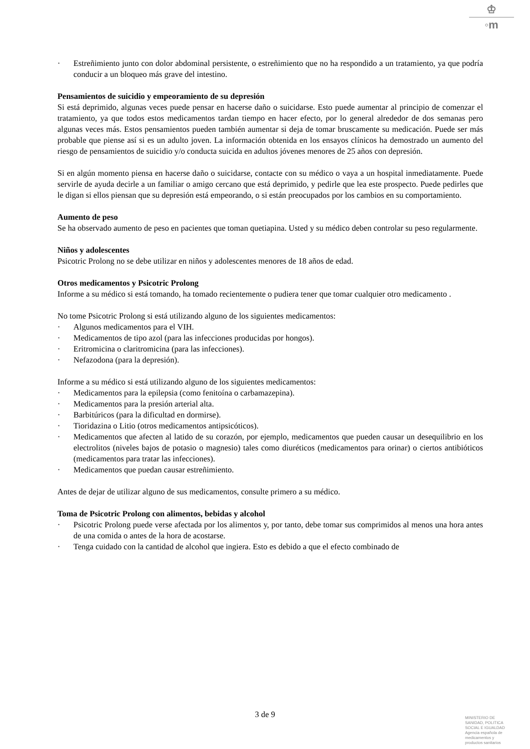♔
◦m
· Estreñimiento junto con dolor abdominal persistente, o estreñimiento que no ha respondido a un tratamiento, ya que podría conducir a un bloqueo más grave del intestino.
Pensamientos de suicidio y empeoramiento de su depresión
Si está deprimido, algunas veces puede pensar en hacerse daño o suicidarse. Esto puede aumentar al principio de comenzar el tratamiento, ya que todos estos medicamentos tardan tiempo en hacer efecto, por lo general alrededor de dos semanas pero algunas veces más. Estos pensamientos pueden también aumentar si deja de tomar bruscamente su medicación. Puede ser más probable que piense así si es un adulto joven. La información obtenida en los ensayos clínicos ha demostrado un aumento del riesgo de pensamientos de suicidio y/o conducta suicida en adultos jóvenes menores de 25 años con depresión.
Si en algún momento piensa en hacerse daño o suicidarse, contacte con su médico o vaya a un hospital inmediatamente. Puede servirle de ayuda decirle a un familiar o amigo cercano que está deprimido, y pedirle que lea este prospecto. Puede pedirles que le digan si ellos piensan que su depresión está empeorando, o si están preocupados por los cambios en su comportamiento.
Aumento de peso
Se ha observado aumento de peso en pacientes que toman quetiapina. Usted y su médico deben controlar su peso regularmente.
Niños y adolescentes
Psicotric Prolong no se debe utilizar en niños y adolescentes menores de 18 años de edad.
Otros medicamentos y Psicotric Prolong
Informe a su médico si está tomando, ha tomado recientemente o pudiera tener que tomar cualquier otro medicamento .
No tome Psicotric Prolong si está utilizando alguno de los siguientes medicamentos:
· Algunos medicamentos para el VIH.
· Medicamentos de tipo azol (para las infecciones producidas por hongos).
· Eritromicina o claritromicina (para las infecciones).
· Nefazodona (para la depresión).
Informe a su médico si está utilizando alguno de los siguientes medicamentos:
· Medicamentos para la epilepsia (como fenitoína o carbamazepina).
· Medicamentos para la presión arterial alta.
· Barbitúricos (para la dificultad en dormirse).
· Tioridazina o Litio (otros medicamentos antipsicóticos).
· Medicamentos que afecten al latido de su corazón, por ejemplo, medicamentos que pueden causar un desequilibrio en los electrolitos (niveles bajos de potasio o magnesio) tales como diuréticos (medicamentos para orinar) o ciertos antibióticos (medicamentos para tratar las infecciones).
· Medicamentos que puedan causar estreñimiento.
Antes de dejar de utilizar alguno de sus medicamentos, consulte primero a su médico.
Toma de Psicotric Prolong con alimentos, bebidas y alcohol
· Psicotric Prolong puede verse afectada por los alimentos y, por tanto, debe tomar sus comprimidos al menos una hora antes de una comida o antes de la hora de acostarse.
· Tenga cuidado con la cantidad de alcohol que ingiera. Esto es debido a que el efecto combinado de
3 de 9
MINISTERIO DE
SANIDAD, POLITICA
SOCIAL E IGUALDAD
Agencia española de
medicamentos y
productos sanitarios